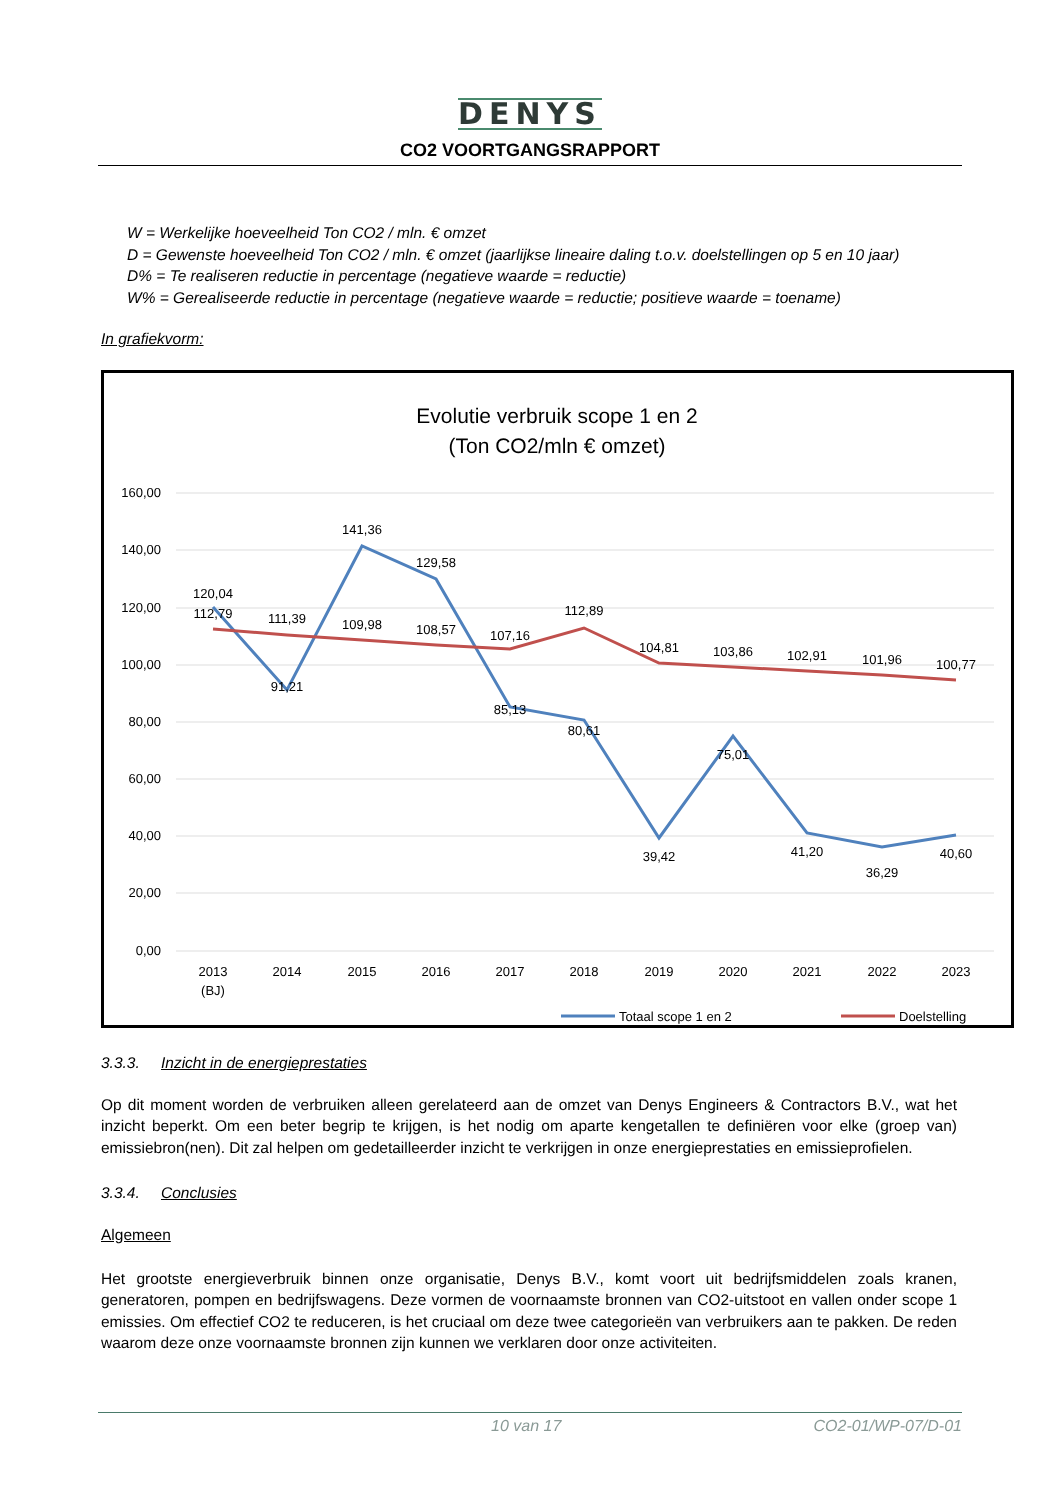DENYS
CO2 VOORTGANGSRAPPORT
W = Werkelijke hoeveelheid Ton CO2 / mln. € omzet
D = Gewenste hoeveelheid Ton CO2 / mln. € omzet (jaarlijkse lineaire daling t.o.v. doelstellingen op 5 en 10 jaar)
D% = Te realiseren reductie in percentage (negatieve waarde = reductie)
W% = Gerealiseerde reductie in percentage (negatieve waarde = reductie; positieve waarde = toename)
In grafiekvorm:
Evolutie verbruik scope 1 en 2
(Ton CO2/mln € omzet)
160,00
140,00
120,00
100,00
80,00
60,00
40,00
20,00
0,00
2013
(BJ)
2014
2015
2016
2017
2018
2019
2020
2021
2022
2023
120,04
91,21
141,36
129,58
85,13
80,61
39,42
75,01
41,20
36,29
40,60
112,79
111,39
109,98
108,57
107,16
112,89
104,81
103,86
102,91
101,96
100,77
Totaal scope 1 en 2
Doelstelling
3.3.3. Inzicht in de energieprestaties
Op dit moment worden de verbruiken alleen gerelateerd aan de omzet van Denys Engineers & Contractors B.V., wat het inzicht beperkt. Om een beter begrip te krijgen, is het nodig om aparte kengetallen te definiëren voor elke (groep van) emissiebron(nen). Dit zal helpen om gedetailleerder inzicht te verkrijgen in onze energieprestaties en emissieprofielen.
3.3.4. Conclusies
Algemeen
Het grootste energieverbruik binnen onze organisatie, Denys B.V., komt voort uit bedrijfsmiddelen zoals kranen, generatoren, pompen en bedrijfswagens. Deze vormen de voornaamste bronnen van CO2-uitstoot en vallen onder scope 1 emissies. Om effectief CO2 te reduceren, is het cruciaal om deze twee categorieën van verbruikers aan te pakken. De reden waarom deze onze voornaamste bronnen zijn kunnen we verklaren door onze activiteiten.
10 van 17 CO2-01/WP-07/D-01